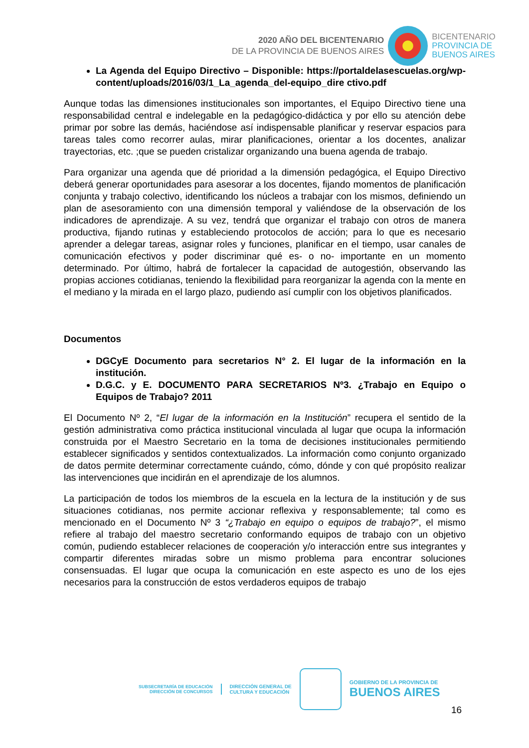2020 AÑO DEL BICENTENARIO
DE LA PROVINCIA DE BUENOS AIRES
BICENTENARIO
PROVINCIA DE
BUENOS AIRES
La Agenda del Equipo Directivo – Disponible: https://portaldelasescuelas.org/wp-content/uploads/2016/03/1_La_agenda_del-equipo_dire ctivo.pdf
Aunque todas las dimensiones institucionales son importantes, el Equipo Directivo tiene una responsabilidad central e indelegable en la pedagógico-didáctica y por ello su atención debe primar por sobre las demás, haciéndose así indispensable planificar y reservar espacios para tareas tales como recorrer aulas, mirar planificaciones, orientar a los docentes, analizar trayectorias, etc. ;que se pueden cristalizar organizando una buena agenda de trabajo.
Para organizar una agenda que dé prioridad a la dimensión pedagógica, el Equipo Directivo deberá generar oportunidades para asesorar a los docentes, fijando momentos de planificación conjunta y trabajo colectivo, identificando los núcleos a trabajar con los mismos, definiendo un plan de asesoramiento con una dimensión temporal y valiéndose de la observación de los indicadores de aprendizaje. A su vez, tendrá que organizar el trabajo con otros de manera productiva, fijando rutinas y estableciendo protocolos de acción; para lo que es necesario aprender a delegar tareas, asignar roles y funciones, planificar en el tiempo, usar canales de comunicación efectivos y poder discriminar qué es- o no- importante en un momento determinado. Por último, habrá de fortalecer la capacidad de autogestión, observando las propias acciones cotidianas, teniendo la flexibilidad para reorganizar la agenda con la mente en el mediano y la mirada en el largo plazo, pudiendo así cumplir con los objetivos planificados.
Documentos
DGCyE Documento para secretarios N° 2. El lugar de la información en la institución.
D.G.C. y E. DOCUMENTO PARA SECRETARIOS Nº3. ¿Trabajo en Equipo o Equipos de Trabajo? 2011
El Documento Nº 2, “El lugar de la información en la Institución” recupera el sentido de la gestión administrativa como práctica institucional vinculada al lugar que ocupa la información construida por el Maestro Secretario en la toma de decisiones institucionales permitiendo establecer significados y sentidos contextualizados. La información como conjunto organizado de datos permite determinar correctamente cuándo, cómo, dónde y con qué propósito realizar las intervenciones que incidirán en el aprendizaje de los alumnos.
La participación de todos los miembros de la escuela en la lectura de la institución y de sus situaciones cotidianas, nos permite accionar reflexiva y responsablemente; tal como es mencionado en el Documento Nº 3 “¿Trabajo en equipo o equipos de trabajo?”, el mismo refiere al trabajo del maestro secretario conformando equipos de trabajo con un objetivo común, pudiendo establecer relaciones de cooperación y/o interacción entre sus integrantes y compartir diferentes miradas sobre un mismo problema para encontrar soluciones consensuadas. El lugar que ocupa la comunicación en este aspecto es uno de los ejes necesarios para la construcción de estos verdaderos equipos de trabajo
SUBSECRETARÍA DE EDUCACIÓN
DIRECCIÓN DE CONCURSOS
DIRECCIÓN GENERAL DE
CULTURA Y EDUCACIÓN
GOBIERNO DE LA PROVINCIA DE
BUENOS AIRES
16